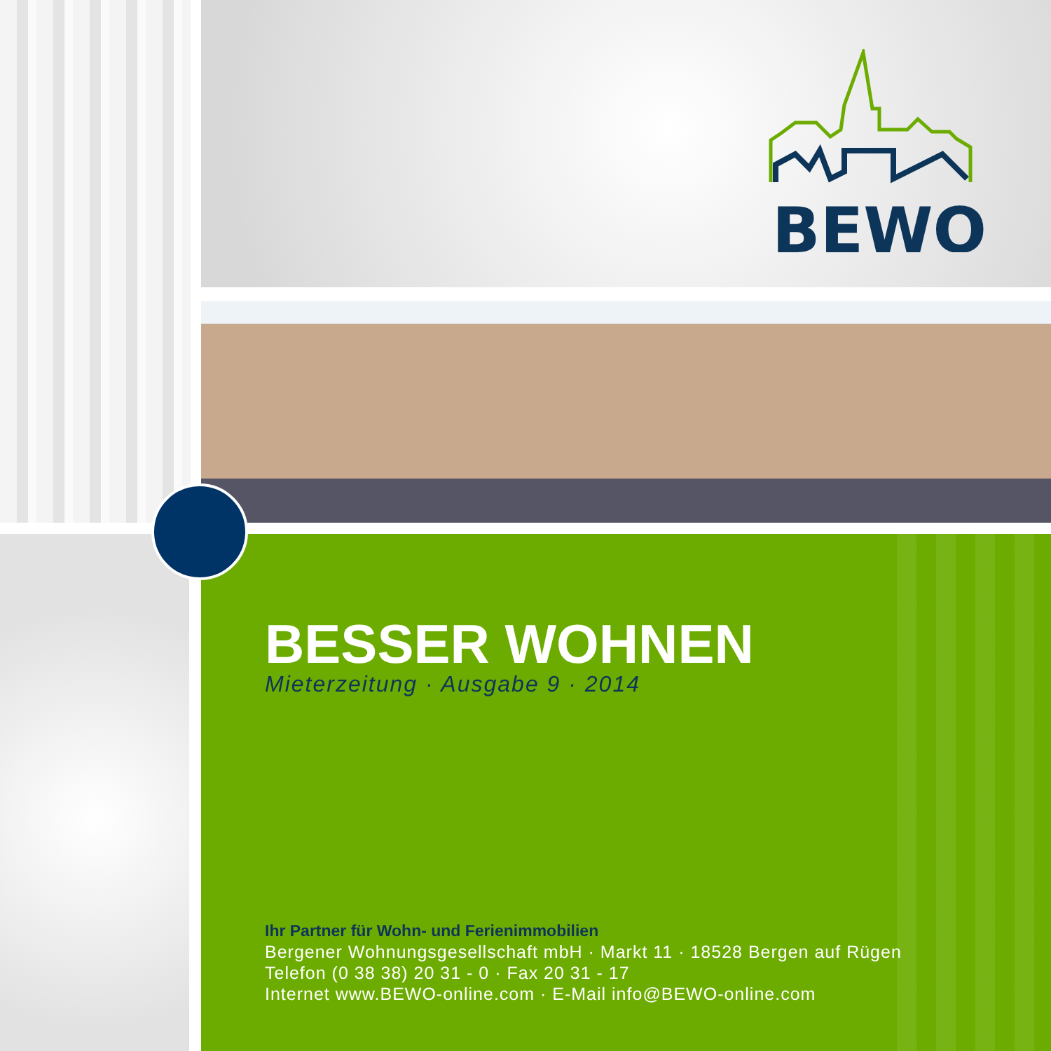BEWO
BESSER WOHNEN
Mieterzeitung · Ausgabe 9 · 2014
Ihr Partner für Wohn- und Ferienimmobilien
Bergener Wohnungsgesellschaft mbH · Markt 11 · 18528 Bergen auf Rügen
Telefon (0 38 38) 20 31 - 0 · Fax 20 31 - 17
Internet www.BEWO-online.com · E-Mail info@BEWO-online.com